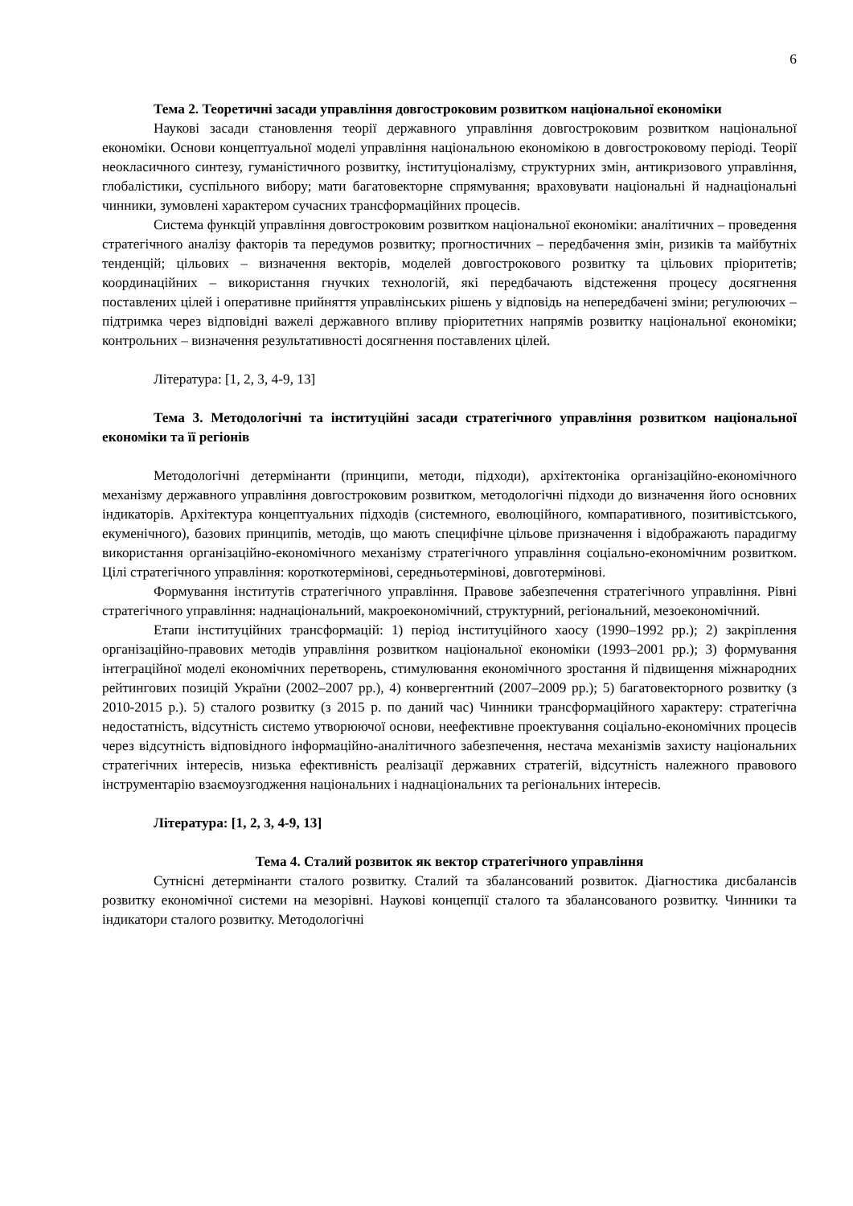6
Тема 2. Теоретичні засади управління довгостроковим розвитком національної економіки
Наукові засади становлення теорії державного управління довгостроковим розвитком національної економіки. Основи концептуальної моделі управління національною економікою в довгостроковому періоді. Теорії неокласичного синтезу, гуманістичного розвитку, інституціоналізму, структурних змін, антикризового управління, глобалістики, суспільного вибору; мати багатовекторне спрямування; враховувати національні й наднаціональні чинники, зумовлені характером сучасних трансформаційних процесів.
Система функцій управління довгостроковим розвитком національної економіки: аналітичних – проведення стратегічного аналізу факторів та передумов розвитку; прогностичних – передбачення змін, ризиків та майбутніх тенденцій; цільових – визначення векторів, моделей довгострокового розвитку та цільових пріоритетів; координаційних – використання гнучких технологій, які передбачають відстеження процесу досягнення поставлених цілей і оперативне прийняття управлінських рішень у відповідь на непередбачені зміни; регулюючих – підтримка через відповідні важелі державного впливу пріоритетних напрямів розвитку національної економіки; контрольних – визначення результативності досягнення поставлених цілей.
Література: [1, 2, 3, 4-9, 13]
Тема 3. Методологічні та інституційні засади стратегічного управління розвитком національної економіки та її регіонів
Методологічні детермінанти (принципи, методи, підходи), архітектоніка організаційно-економічного механізму державного управління довгостроковим розвитком, методологічні підходи до визначення його основних індикаторів. Архітектура концептуальних підходів (системного, еволюційного, компаративного, позитивістського, екуменічного), базових принципів, методів, що мають специфічне цільове призначення і відображають парадигму використання організаційно-економічного механізму стратегічного управління соціально-економічним розвитком. Цілі стратегічного управління: короткотермінові, середньотермінові, довготермінові.
Формування інститутів стратегічного управління. Правове забезпечення стратегічного управління. Рівні стратегічного управління: наднаціональний, макроекономічний, структурний, регіональний, мезоекономічний.
Етапи інституційних трансформацій: 1) період інституційного хаосу (1990–1992 рр.); 2) закріплення організаційно-правових методів управління розвитком національної економіки (1993–2001 рр.); 3) формування інтеграційної моделі економічних перетворень, стимулювання економічного зростання й підвищення міжнародних рейтингових позицій України (2002–2007 рр.), 4) конвергентний (2007–2009 рр.); 5) багатовекторного розвитку (з 2010-2015 р.). 5) сталого розвитку (з 2015 р. по даний час) Чинники трансформаційного характеру: стратегічна недостатність, відсутність системо утворюючої основи, неефективне проектування соціально-економічних процесів через відсутність відповідного інформаційно-аналітичного забезпечення, нестача механізмів захисту національних стратегічних інтересів, низька ефективність реалізації державних стратегій, відсутність належного правового інструментарію взаємоузгодження національних і наднаціональних та регіональних інтересів.
Література: [1, 2, 3, 4-9, 13]
Тема 4. Сталий розвиток як вектор стратегічного управління
Сутнісні детермінанти сталого розвитку. Сталий та збалансований розвиток. Діагностика дисбалансів розвитку економічної системи на мезорівні. Наукові концепції сталого та збалансованого розвитку. Чинники та індикатори сталого розвитку. Методологічні